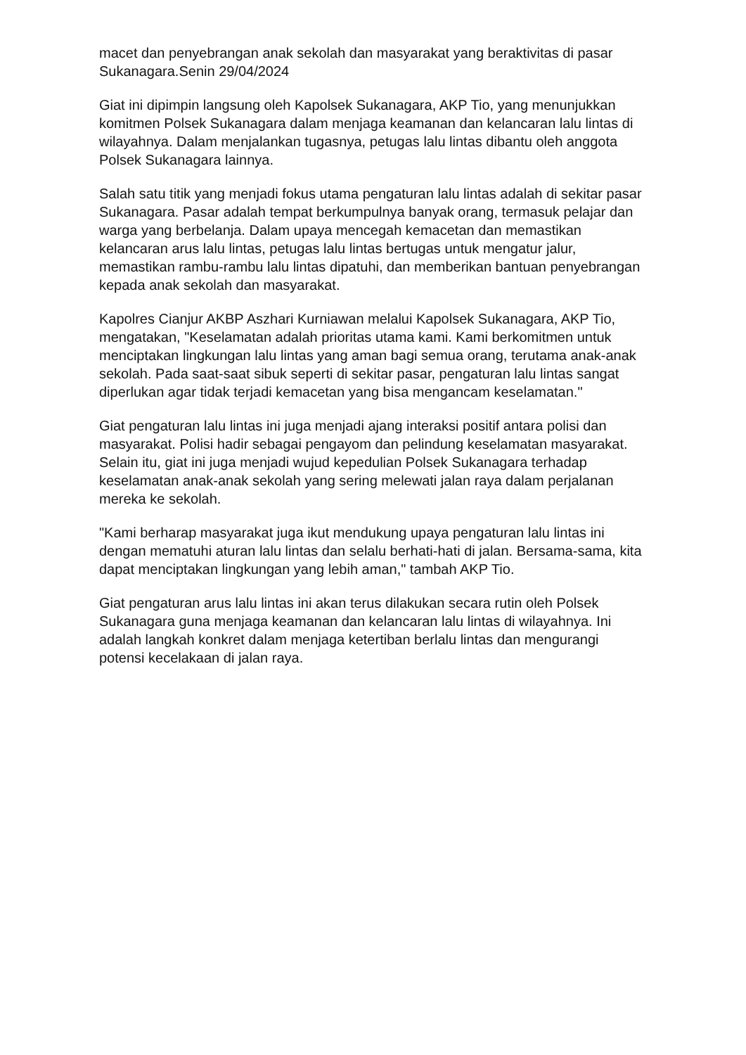macet dan penyebrangan anak sekolah dan masyarakat yang beraktivitas di pasar Sukanagara.Senin 29/04/2024
Giat ini dipimpin langsung oleh Kapolsek Sukanagara, AKP Tio, yang menunjukkan komitmen Polsek Sukanagara dalam menjaga keamanan dan kelancaran lalu lintas di wilayahnya. Dalam menjalankan tugasnya, petugas lalu lintas dibantu oleh anggota Polsek Sukanagara lainnya.
Salah satu titik yang menjadi fokus utama pengaturan lalu lintas adalah di sekitar pasar Sukanagara. Pasar adalah tempat berkumpulnya banyak orang, termasuk pelajar dan warga yang berbelanja. Dalam upaya mencegah kemacetan dan memastikan kelancaran arus lalu lintas, petugas lalu lintas bertugas untuk mengatur jalur, memastikan rambu-rambu lalu lintas dipatuhi, dan memberikan bantuan penyebrangan kepada anak sekolah dan masyarakat.
Kapolres Cianjur AKBP Aszhari Kurniawan melalui Kapolsek Sukanagara, AKP Tio, mengatakan, "Keselamatan adalah prioritas utama kami. Kami berkomitmen untuk menciptakan lingkungan lalu lintas yang aman bagi semua orang, terutama anak-anak sekolah. Pada saat-saat sibuk seperti di sekitar pasar, pengaturan lalu lintas sangat diperlukan agar tidak terjadi kemacetan yang bisa mengancam keselamatan."
Giat pengaturan lalu lintas ini juga menjadi ajang interaksi positif antara polisi dan masyarakat. Polisi hadir sebagai pengayom dan pelindung keselamatan masyarakat. Selain itu, giat ini juga menjadi wujud kepedulian Polsek Sukanagara terhadap keselamatan anak-anak sekolah yang sering melewati jalan raya dalam perjalanan mereka ke sekolah.
"Kami berharap masyarakat juga ikut mendukung upaya pengaturan lalu lintas ini dengan mematuhi aturan lalu lintas dan selalu berhati-hati di jalan. Bersama-sama, kita dapat menciptakan lingkungan yang lebih aman," tambah AKP Tio.
Giat pengaturan arus lalu lintas ini akan terus dilakukan secara rutin oleh Polsek Sukanagara guna menjaga keamanan dan kelancaran lalu lintas di wilayahnya. Ini adalah langkah konkret dalam menjaga ketertiban berlalu lintas dan mengurangi potensi kecelakaan di jalan raya.